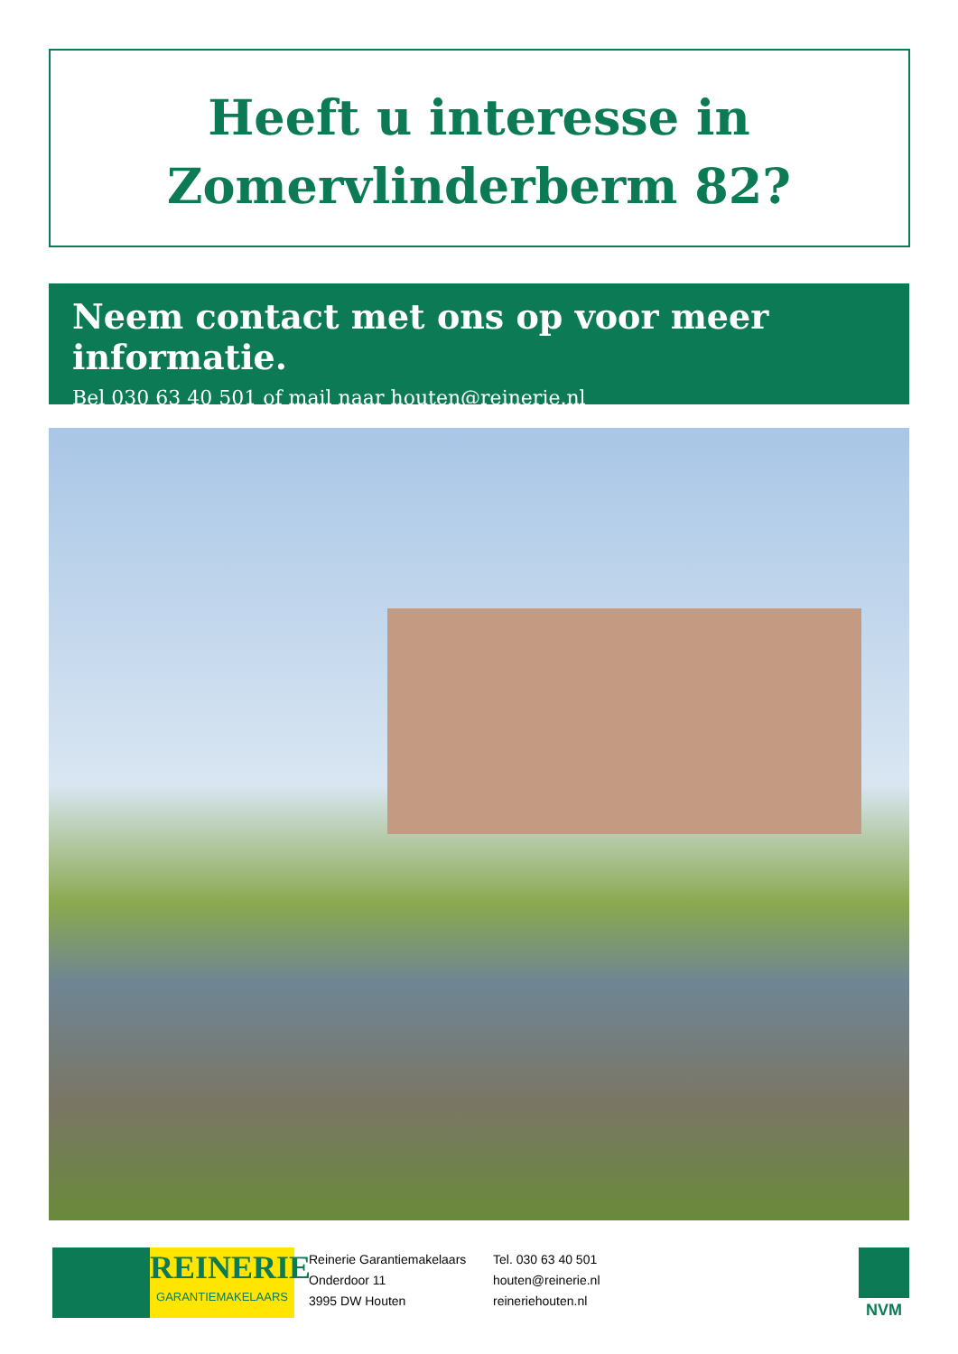Heeft u interesse in
Zomervlinderberm 82?
Neem contact met ons op voor meer informatie.
Bel 030 63 40 501 of mail naar houten@reinerie.nl
REINERIE
GARANTIEMAKELAARS
Reinerie Garantiemakelaars
Onderdoor 11
3995 DW Houten
Tel. 030 63 40 501
houten@reinerie.nl
reineriehouten.nl
NVM